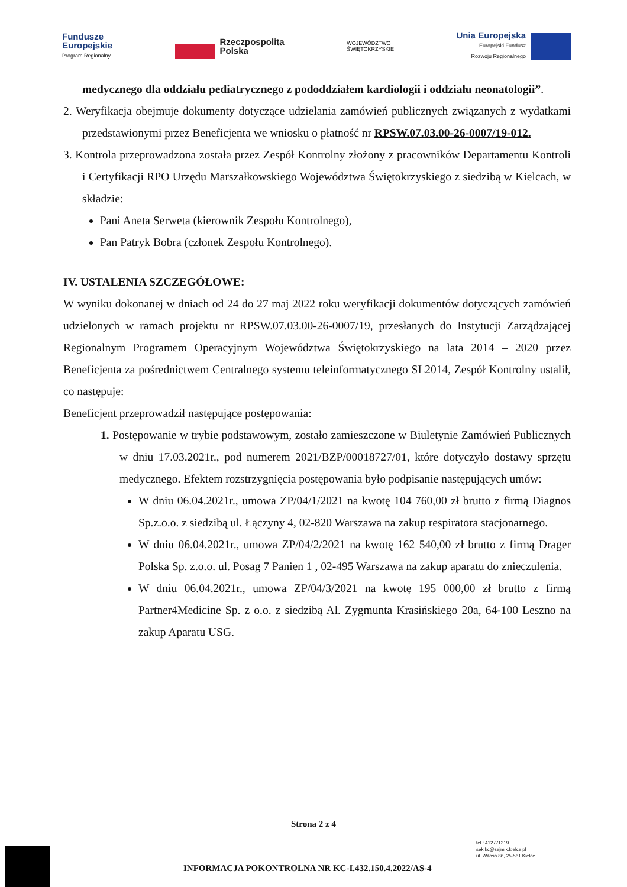Fundusze
Europejskie
Program Regionalny
Rzeczpospolita
Polska
WOJEWÓDZTWO
ŚWIĘTOKRZYSKIE
Unia Europejska
Europejski Fundusz
Rozwoju Regionalnego
medycznego dla oddziału pediatrycznego z pododdziałem kardiologii i oddziału neonatologii”.
2. Weryfikacja obejmuje dokumenty dotyczące udzielania zamówień publicznych związanych z wydatkami przedstawionymi przez Beneficjenta we wniosku o płatność nr RPSW.07.03.00-26-0007/19-012.
3. Kontrola przeprowadzona została przez Zespół Kontrolny złożony z pracowników Departamentu Kontroli i Certyfikacji RPO Urzędu Marszałkowskiego Województwa Świętokrzyskiego z siedzibą w Kielcach, w składzie:
Pani Aneta Serweta (kierownik Zespołu Kontrolnego),
Pan Patryk Bobra (członek Zespołu Kontrolnego).
IV. USTALENIA SZCZEGÓŁOWE:
W wyniku dokonanej w dniach od 24 do 27 maj 2022 roku weryfikacji dokumentów dotyczących zamówień udzielonych w ramach projektu nr RPSW.07.03.00-26-0007/19, przesłanych do Instytucji Zarządzającej Regionalnym Programem Operacyjnym Województwa Świętokrzyskiego na lata 2014 – 2020 przez Beneficjenta za pośrednictwem Centralnego systemu teleinformatycznego SL2014, Zespół Kontrolny ustalił, co następuje:
Beneficjent przeprowadził następujące postępowania:
1. Postępowanie w trybie podstawowym, zostało zamieszczone w Biuletynie Zamówień Publicznych w dniu 17.03.2021r., pod numerem 2021/BZP/00018727/01, które dotyczyło dostawy sprzętu medycznego. Efektem rozstrzygnięcia postępowania było podpisanie następujących umów:
W dniu 06.04.2021r., umowa ZP/04/1/2021 na kwotę 104 760,00 zł brutto z firmą Diagnos Sp.z.o.o. z siedzibą ul. Łączyny 4, 02-820 Warszawa na zakup respiratora stacjonarnego.
W dniu 06.04.2021r., umowa ZP/04/2/2021 na kwotę 162 540,00 zł brutto z firmą Drager Polska Sp. z.o.o. ul. Posag 7 Panien 1 , 02-495 Warszawa na zakup aparatu do znieczulenia.
W dniu 06.04.2021r., umowa ZP/04/3/2021 na kwotę 195 000,00 zł brutto z firmą Partner4Medicine Sp. z o.o. z siedzibą Al. Zygmunta Krasińskiego 20a, 64-100 Leszno na zakup Aparatu USG.
Strona 2 z 4
tel.: 412771319
sek.kc@sejmik.kielce.pl
ul. Witosa 86, 25-561 Kielce
INFORMACJA POKONTROLNA NR KC-I.432.150.4.2022/AS-4